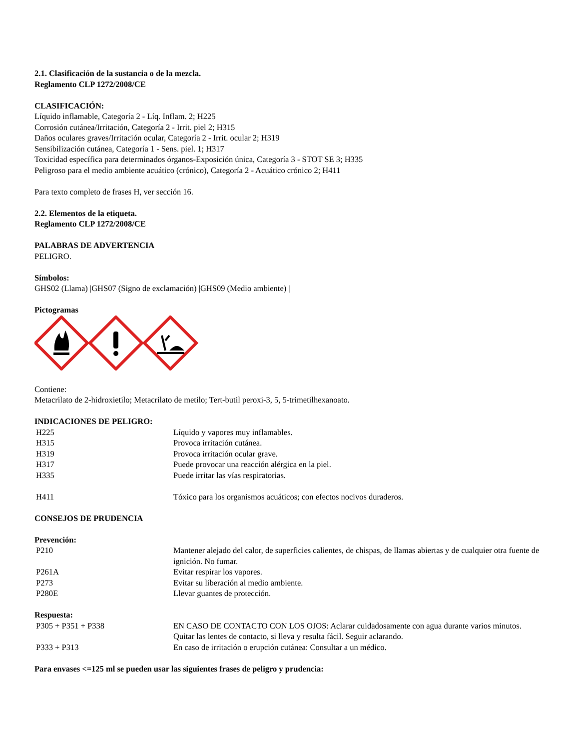2.1. Clasificación de la sustancia o de la mezcla.
Reglamento CLP 1272/2008/CE
CLASIFICACIÓN:
Líquido inflamable, Categoría 2 - Líq. Inflam. 2; H225
Corrosión cutánea/Irritación, Categoría 2 - Irrit. piel 2; H315
Daños oculares graves/Irritación ocular, Categoría 2 - Irrit. ocular 2; H319
Sensibilización cutánea, Categoría 1 - Sens. piel. 1; H317
Toxicidad específica para determinados órganos-Exposición única, Categoría 3 - STOT SE 3; H335
Peligroso para el medio ambiente acuático (crónico), Categoría 2 - Acuático crónico 2; H411
Para texto completo de frases H, ver sección 16.
2.2. Elementos de la etiqueta.
Reglamento CLP 1272/2008/CE
PALABRAS DE ADVERTENCIA
PELIGRO.
Símbolos:
GHS02 (Llama) |GHS07 (Signo de exclamación) |GHS09 (Medio ambiente) |
Pictogramas
Contiene:
Metacrilato de 2-hidroxietilo; Metacrilato de metilo; Tert-butil peroxi-3, 5, 5-trimetilhexanoato.
INDICACIONES DE PELIGRO:
| H225 | Líquido y vapores muy inflamables. |
| H315 | Provoca irritación cutánea. |
| H319 | Provoca irritación ocular grave. |
| H317 | Puede provocar una reacción alérgica en la piel. |
| H335 | Puede irritar las vías respiratorias. |
| H411 | Tóxico para los organismos acuáticos; con efectos nocivos duraderos. |
CONSEJOS DE PRUDENCIA
Prevención:
| P210 | Mantener alejado del calor, de superficies calientes, de chispas, de llamas abiertas y de cualquier otra fuente de ignición. No fumar. |
| P261A | Evitar respirar los vapores. |
| P273 | Evitar su liberación al medio ambiente. |
| P280E | Llevar guantes de protección. |
Respuesta:
| P305 + P351 + P338 | EN CASO DE CONTACTO CON LOS OJOS: Aclarar cuidadosamente con agua durante varios minutos. Quitar las lentes de contacto, si lleva y resulta fácil. Seguir aclarando. |
| P333 + P313 | En caso de irritación o erupción cutánea: Consultar a un médico. |
Para envases <=125 ml se pueden usar las siguientes frases de peligro y prudencia: